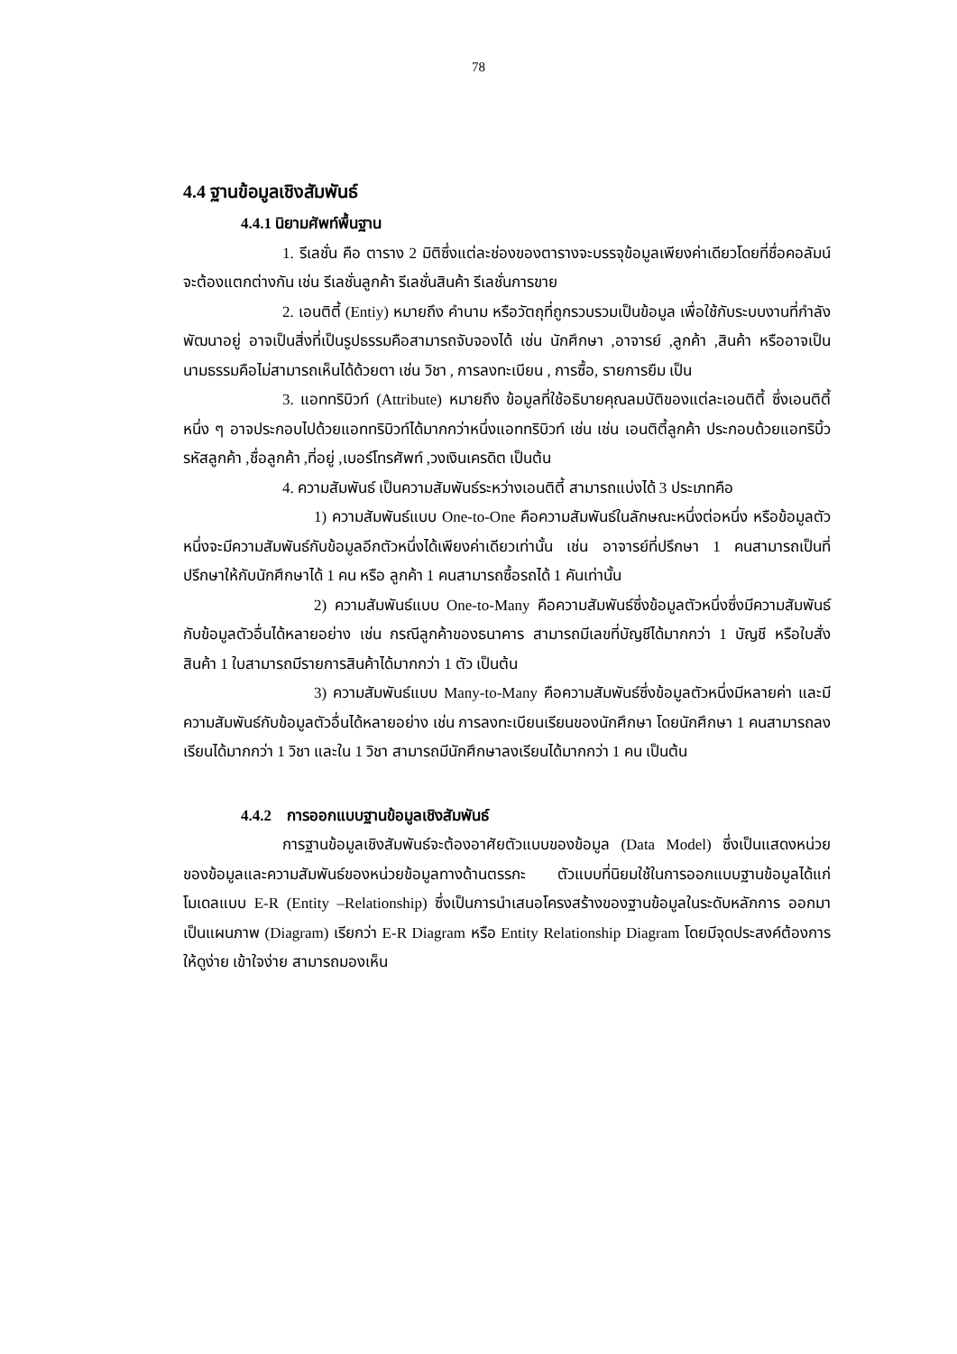78
4.4 ฐานข้อมูลเชิงสัมพันธ์
4.4.1 นิยามศัพท์พื้นฐาน
1. รีเลชั่น คือ ตาราง 2 มิติซึ่งแต่ละช่องของตารางจะบรรจุข้อมูลเพียงค่าเดียวโดยที่ชื่อคอลัมน์จะต้องแตกต่างกัน เช่น รีเลชั่นลูกค้า รีเลชั่นสินค้า รีเลชั่นการขาย
2. เอนติตี้ (Entiy) หมายถึง คำนาม หรือวัตถุที่ถูกรวบรวมเป็นข้อมูล เพื่อใช้กับระบบงานที่กำลังพัฒนาอยู่ อาจเป็นสิ่งที่เป็นรูปธรรมคือสามารถจับจองได้ เช่น นักศึกษา ,อาจารย์ ,ลูกค้า ,สินค้า หรืออาจเป็นนามธรรมคือไม่สามารถเห็นได้ด้วยตา เช่น วิชา , การลงทะเบียน , การซื้อ, รายการยืม เป็น
3. แอททริบิวท์ (Attribute) หมายถึง ข้อมูลที่ใช้อธิบายคุณลมบัติของแต่ละเอนติตี้ ซึ่งเอนติตี้หนึ่ง ๆ อาจประกอบไปด้วยแอททริบิวท์ได้มากกว่าหนึ่งแอททริบิวท์ เช่น เช่น เอนติตี้ลูกค้า ประกอบด้วยแอทริบิ้ว รหัสลูกค้า ,ชื่อลูกค้า ,ที่อยู่ ,เบอร์โทรศัพท์ ,วงเงินเครดิต เป็นต้น
4. ความสัมพันธ์ เป็นความสัมพันธ์ระหว่างเอนติตี้ สามารถแบ่งได้ 3 ประเภทคือ
1) ความสัมพันธ์แบบ One-to-One คือความสัมพันธ์ในลักษณะหนึ่งต่อหนึ่ง หรือข้อมูลตัวหนึ่งจะมีความสัมพันธ์กับข้อมูลอีกตัวหนึ่งได้เพียงค่าเดียวเท่านั้น เช่น อาจารย์ที่ปรึกษา 1 คนสามารถเป็นที่ปรึกษาให้กับนักศึกษาได้ 1 คน หรือ ลูกค้า 1 คนสามารถซื้อรถได้ 1 คันเท่านั้น
2) ความสัมพันธ์แบบ One-to-Many คือความสัมพันธ์ซึ่งข้อมูลตัวหนึ่งซึ่งมีความสัมพันธ์กับข้อมูลตัวอื่นได้หลายอย่าง เช่น กรณีลูกค้าของธนาคาร สามารถมีเลขที่บัญชีได้มากกว่า 1 บัญชี หรือใบสั่งสินค้า 1 ใบสามารถมีรายการสินค้าได้มากกว่า 1 ตัว เป็นต้น
3) ความสัมพันธ์แบบ Many-to-Many คือความสัมพันธ์ซึ่งข้อมูลตัวหนึ่งมีหลายค่า และมีความสัมพันธ์กับข้อมูลตัวอื่นได้หลายอย่าง เช่น การลงทะเบียนเรียนของนักศึกษา โดยนักศึกษา 1 คนสามารถลงเรียนได้มากกว่า 1 วิชา และใน 1 วิชา สามารถมีนักศึกษาลงเรียนได้มากกว่า 1 คน เป็นต้น
4.4.2 การออกแบบฐานข้อมูลเชิงสัมพันธ์
การฐานข้อมูลเชิงสัมพันธ์จะต้องอาศัยตัวแบบของข้อมูล (Data Model) ซึ่งเป็นแสดงหน่วยของข้อมูลและความสัมพันธ์ของหน่วยข้อมูลทางด้านตรรกะ ตัวแบบที่นิยมใช้ในการออกแบบฐานข้อมูลได้แก่ โมเดลแบบ E-R (Entity –Relationship) ซึ่งเป็นการนำเสนอโครงสร้างของฐานข้อมูลในระดับหลักการ ออกมาเป็นแผนภาพ (Diagram) เรียกว่า E-R Diagram หรือ Entity Relationship Diagram โดยมีจุดประสงค์ต้องการให้ดูง่าย เข้าใจง่าย สามารถมองเห็น